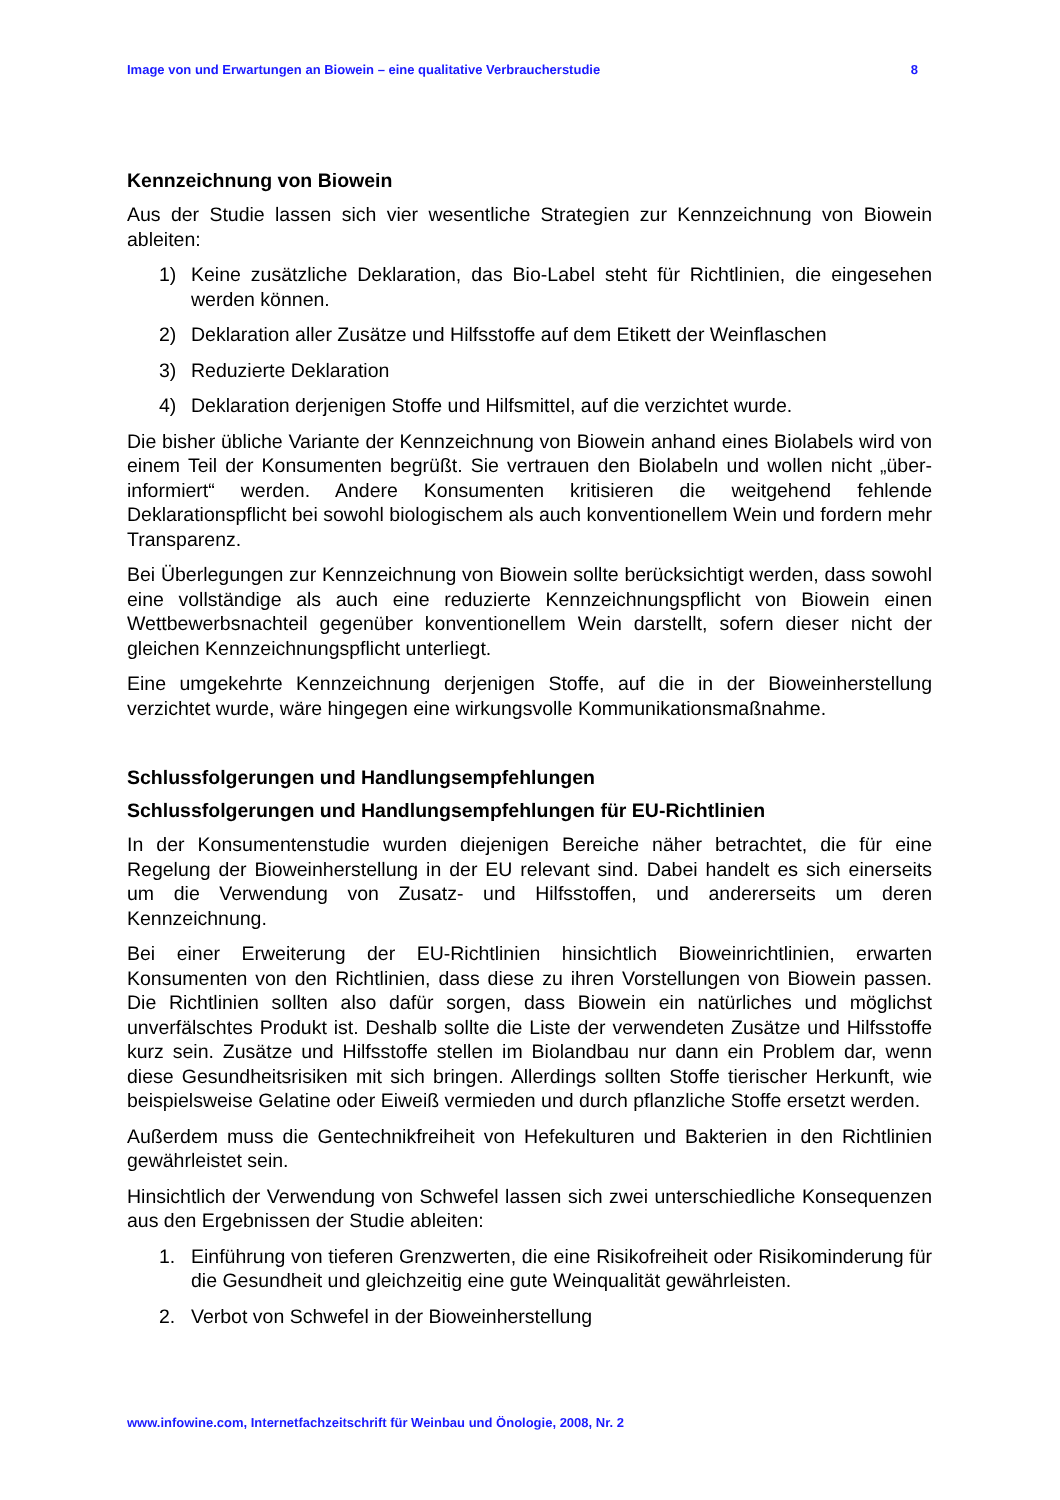Image von und Erwartungen an Biowein – eine qualitative Verbraucherstudie 8
Kennzeichnung von Biowein
Aus der Studie lassen sich vier wesentliche Strategien zur Kennzeichnung von Biowein ableiten:
1) Keine zusätzliche Deklaration, das Bio-Label steht für Richtlinien, die eingesehen werden können.
2) Deklaration aller Zusätze und Hilfsstoffe auf dem Etikett der Weinflaschen
3) Reduzierte Deklaration
4) Deklaration derjenigen Stoffe und Hilfsmittel, auf die verzichtet wurde.
Die bisher übliche Variante der Kennzeichnung von Biowein anhand eines Biolabels wird von einem Teil der Konsumenten begrüßt. Sie vertrauen den Biolabeln und wollen nicht „über-informiert“ werden. Andere Konsumenten kritisieren die weitgehend fehlende Deklarationspflicht bei sowohl biologischem als auch konventionellem Wein und fordern mehr Transparenz.
Bei Überlegungen zur Kennzeichnung von Biowein sollte berücksichtigt werden, dass sowohl eine vollständige als auch eine reduzierte Kennzeichnungspflicht von Biowein einen Wettbewerbsnachteil gegenüber konventionellem Wein darstellt, sofern dieser nicht der gleichen Kennzeichnungspflicht unterliegt.
Eine umgekehrte Kennzeichnung derjenigen Stoffe, auf die in der Bioweinherstellung verzichtet wurde, wäre hingegen eine wirkungsvolle Kommunikationsmaßnahme.
Schlussfolgerungen und Handlungsempfehlungen
Schlussfolgerungen und Handlungsempfehlungen für EU-Richtlinien
In der Konsumentenstudie wurden diejenigen Bereiche näher betrachtet, die für eine Regelung der Bioweinherstellung in der EU relevant sind. Dabei handelt es sich einerseits um die Verwendung von Zusatz- und Hilfsstoffen, und andererseits um deren Kennzeichnung.
Bei einer Erweiterung der EU-Richtlinien hinsichtlich Bioweinrichtlinien, erwarten Konsumenten von den Richtlinien, dass diese zu ihren Vorstellungen von Biowein passen. Die Richtlinien sollten also dafür sorgen, dass Biowein ein natürliches und möglichst unverfälschtes Produkt ist. Deshalb sollte die Liste der verwendeten Zusätze und Hilfsstoffe kurz sein. Zusätze und Hilfsstoffe stellen im Biolandbau nur dann ein Problem dar, wenn diese Gesundheitsrisiken mit sich bringen. Allerdings sollten Stoffe tierischer Herkunft, wie beispielsweise Gelatine oder Eiweiß vermieden und durch pflanzliche Stoffe ersetzt werden.
Außerdem muss die Gentechnikfreiheit von Hefekulturen und Bakterien in den Richtlinien gewährleistet sein.
Hinsichtlich der Verwendung von Schwefel lassen sich zwei unterschiedliche Konsequenzen aus den Ergebnissen der Studie ableiten:
1. Einführung von tieferen Grenzwerten, die eine Risikofreiheit oder Risikominderung für die Gesundheit und gleichzeitig eine gute Weinqualität gewährleisten.
2. Verbot von Schwefel in der Bioweinherstellung
www.infowine.com, Internetfachzeitschrift für Weinbau und Önologie, 2008, Nr. 2